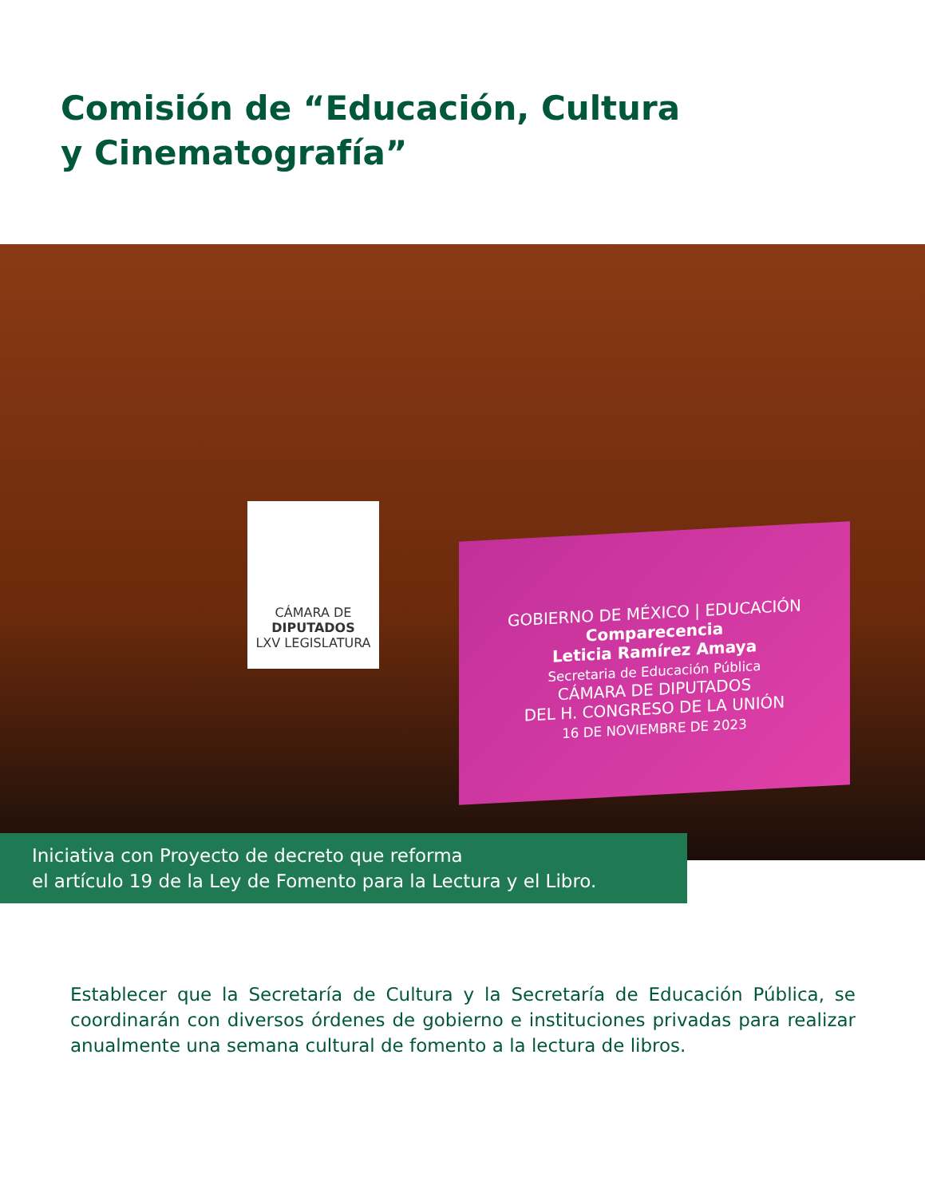Comisión de “Educación, Cultura
y Cinematografía”
CÁMARA DE
DIPUTADOS
LXV LEGISLATURA
GOBIERNO DE MÉXICO | EDUCACIÓN
Comparecencia
Leticia Ramírez Amaya
Secretaria de Educación Pública
CÁMARA DE DIPUTADOS
DEL H. CONGRESO DE LA UNIÓN
16 DE NOVIEMBRE DE 2023
Iniciativa con Proyecto de decreto que reforma
el artículo 19 de la Ley de Fomento para la Lectura y el Libro.
Establecer que la Secretaría de Cultura y la Secretaría de Educación Pública, se coordinarán con diversos órdenes de gobierno e instituciones privadas para realizar anualmente una semana cultural de fomento a la lectura de libros.